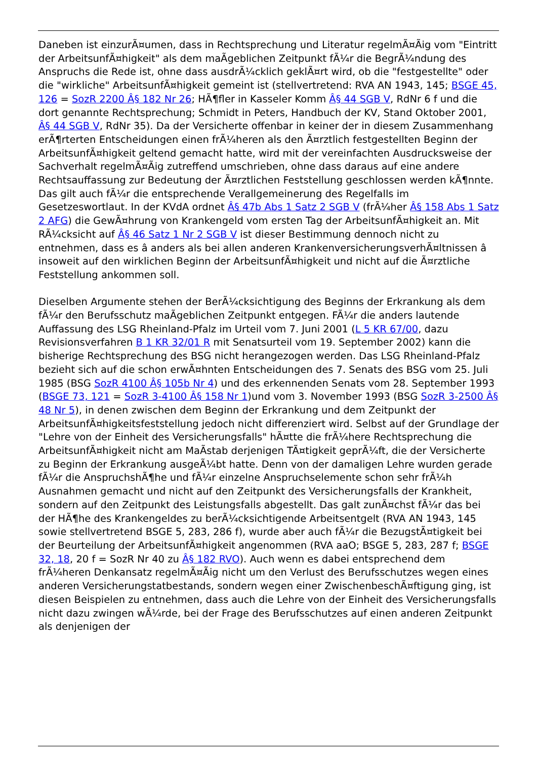Daneben ist einzurÃ¤umen, dass in Rechtsprechung und Literatur regelmÃ¤Ãig vom "Eintritt der ArbeitsunfÃ¤higkeit" als dem maÃgeblichen Zeitpunkt fÃ¼r die BegrÃ¼ndung des Anspruchs die Rede ist, ohne dass ausdrÃ¼cklich geklÃ¤rt wird, ob die "festgestellte" oder die "wirkliche" ArbeitsunfÃ¤higkeit gemeint ist (stellvertretend: RVA AN 1943, 145; BSGE 45, 126 = SozR 2200 Â§ 182 Nr 26; HÃ¶fler in Kasseler Komm Â§ 44 SGB V, RdNr 6 f und die dort genannte Rechtsprechung; Schmidt in Peters, Handbuch der KV, Stand Oktober 2001, Â§ 44 SGB V, RdNr 35). Da der Versicherte offenbar in keiner der in diesem Zusammenhang erÃ¶rterten Entscheidungen einen frÃ¼heren als den Ã¤rztlich festgestellten Beginn der ArbeitsunfÃ¤higkeit geltend gemacht hatte, wird mit der vereinfachten Ausdrucksweise der Sachverhalt regelmÃ¤Ãig zutreffend umschrieben, ohne dass daraus auf eine andere Rechtsauffassung zur Bedeutung der Ã¤rztlichen Feststellung geschlossen werden kÃ¶nnte. Das gilt auch fÃ¼r die entsprechende Verallgemeinerung des Regelfalls im Gesetzeswortlaut. In der KVdA ordnet Â§ 47b Abs 1 Satz 2 SGB V (frÃ¼her Â§ 158 Abs 1 Satz 2 AFG) die GewÃ¤hrung von Krankengeld vom ersten Tag der ArbeitsunfÃ¤higkeit an. Mit RÃ¼cksicht auf Â§ 46 Satz 1 Nr 2 SGB V ist dieser Bestimmung dennoch nicht zu entnehmen, dass es â anders als bei allen anderen KrankenversicherungsverhÃ¤ltnissen â insoweit auf den wirklichen Beginn der ArbeitsunfÃ¤higkeit und nicht auf die Ã¤rztliche Feststellung ankommen soll.
Dieselben Argumente stehen der BerÃ¼cksichtigung des Beginns der Erkrankung als dem fÃ¼r den Berufsschutz maÃgeblichen Zeitpunkt entgegen. FÃ¼r die anders lautende Auffassung des LSG Rheinland-Pfalz im Urteil vom 7. Juni 2001 (L 5 KR 67/00, dazu Revisionsverfahren B 1 KR 32/01 R mit Senatsurteil vom 19. September 2002) kann die bisherige Rechtsprechung des BSG nicht herangezogen werden. Das LSG Rheinland-Pfalz bezieht sich auf die schon erwÃ¤hnten Entscheidungen des 7. Senats des BSG vom 25. Juli 1985 (BSG SozR 4100 Â§ 105b Nr 4) und des erkennenden Senats vom 28. September 1993 (BSGE 73, 121 = SozR 3-4100 Â§ 158 Nr 1)und vom 3. November 1993 (BSG SozR 3-2500 Â§ 48 Nr 5), in denen zwischen dem Beginn der Erkrankung und dem Zeitpunkt der ArbeitsunfÃ¤higkeitsfeststellung jedoch nicht differenziert wird. Selbst auf der Grundlage der "Lehre von der Einheit des Versicherungsfalls" hÃ¤tte die frÃ¼here Rechtsprechung die ArbeitsunfÃ¤higkeit nicht am MaÃstab derjenigen TÃ¤tigkeit geprÃ¼ft, die der Versicherte zu Beginn der Erkrankung ausgeÃ¼bt hatte. Denn von der damaligen Lehre wurden gerade fÃ¼r die AnspruchshÃ¶he und fÃ¼r einzelne Anspruchselemente schon sehr frÃ¼h Ausnahmen gemacht und nicht auf den Zeitpunkt des Versicherungsfalls der Krankheit, sondern auf den Zeitpunkt des Leistungsfalls abgestellt. Das galt zunÃ¤chst fÃ¼r das bei der HÃ¶he des Krankengeldes zu berÃ¼cksichtigende Arbeitsentgelt (RVA AN 1943, 145 sowie stellvertretend BSGE 5, 283, 286 f), wurde aber auch fÃ¼r die BezugstÃ¤tigkeit bei der Beurteilung der ArbeitsunfÃ¤higkeit angenommen (RVA aaO; BSGE 5, 283, 287 f; BSGE 32, 18, 20 f = SozR Nr 40 zu Â§ 182 RVO). Auch wenn es dabei entsprechend dem frÃ¼heren Denkansatz regelmÃ¤Ãig nicht um den Verlust des Berufsschutzes wegen eines anderen Versicherungstatbestands, sondern wegen einer ZwischenbeschÃ¤ftigung ging, ist diesen Beispielen zu entnehmen, dass auch die Lehre von der Einheit des Versicherungsfalls nicht dazu zwingen wÃ¼rde, bei der Frage des Berufsschutzes auf einen anderen Zeitpunkt als denjenigen der